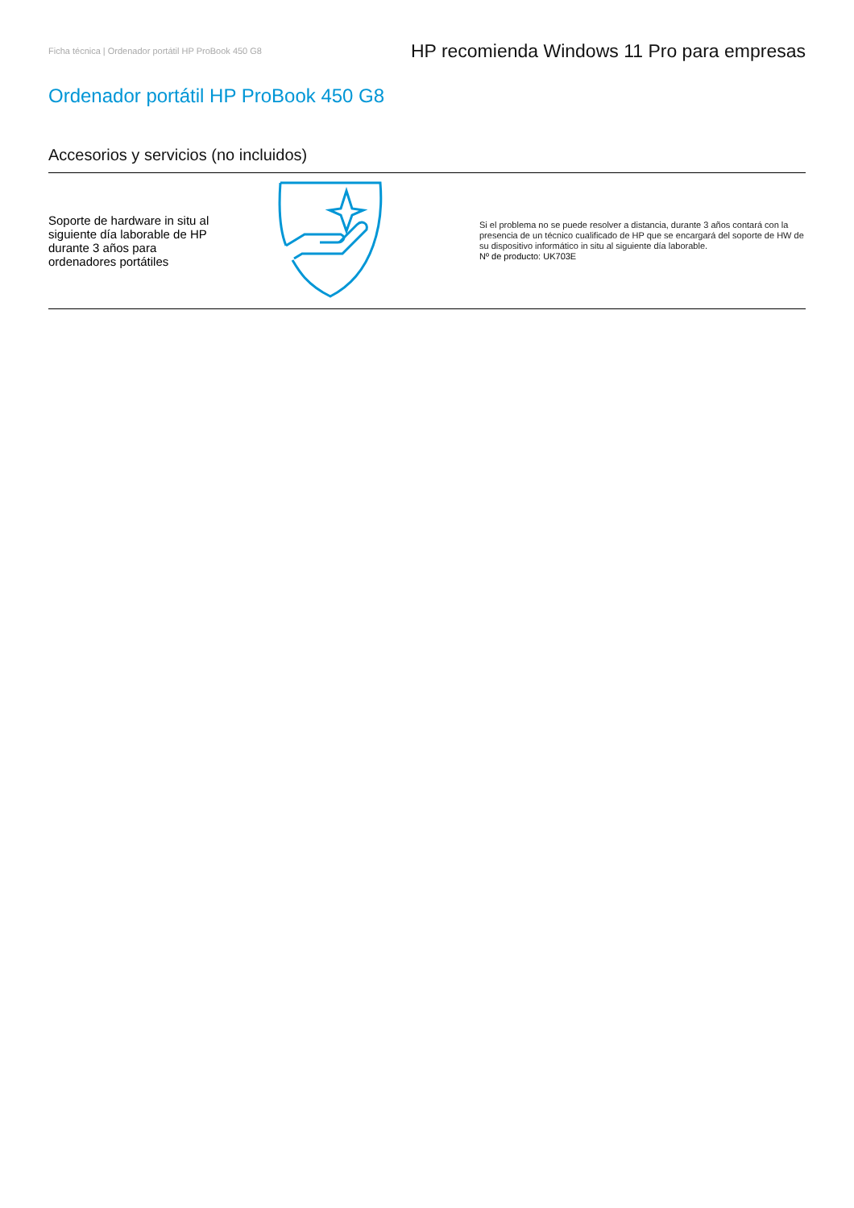Ficha técnica | Ordenador portátil HP ProBook 450 G8
HP recomienda Windows 11 Pro para empresas
Ordenador portátil HP ProBook 450 G8
Accesorios y servicios (no incluidos)
Soporte de hardware in situ al siguiente día laborable de HP durante 3 años para ordenadores portátiles
Si el problema no se puede resolver a distancia, durante 3 años contará con la presencia de un técnico cualificado de HP que se encargará del soporte de HW de su dispositivo informático in situ al siguiente día laborable.
Nº de producto: UK703E